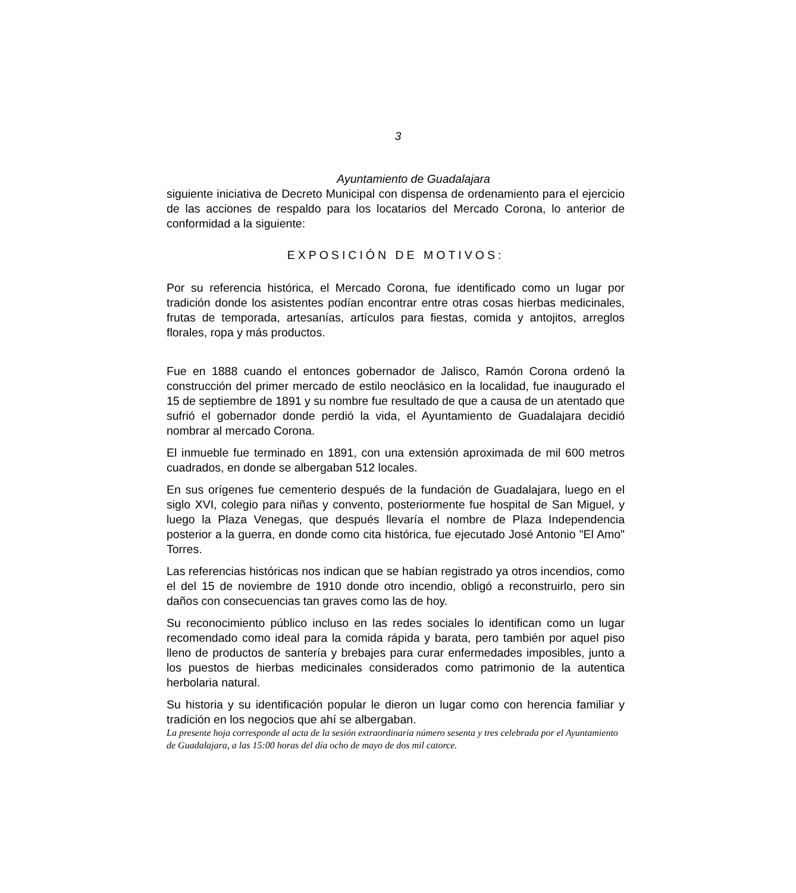3
Ayuntamiento de Guadalajara
siguiente iniciativa de Decreto Municipal con dispensa de ordenamiento para el ejercicio de las acciones de respaldo para los locatarios del Mercado Corona, lo anterior de conformidad a la siguiente:
EXPOSICIÓN DE MOTIVOS:
Por su referencia histórica, el Mercado Corona, fue identificado como un lugar por tradición donde los asistentes podían encontrar entre otras cosas hierbas medicinales, frutas de temporada, artesanías, artículos para fiestas, comida y antojitos, arreglos florales, ropa y más productos.
Fue en 1888 cuando el entonces gobernador de Jalisco, Ramón Corona ordenó la construcción del primer mercado de estilo neoclásico en la localidad, fue inaugurado el 15 de septiembre de 1891 y su nombre fue resultado de que a causa de un atentado que sufrió el gobernador donde perdió la vida, el Ayuntamiento de Guadalajara decidió nombrar al mercado Corona.
El inmueble fue terminado en 1891, con una extensión aproximada de mil 600 metros cuadrados, en donde se albergaban 512 locales.
En sus orígenes fue cementerio después de la fundación de Guadalajara, luego en el siglo XVI, colegio para niñas y convento, posteriormente fue hospital de San Miguel, y luego la Plaza Venegas, que después llevaría el nombre de Plaza Independencia posterior a la guerra, en donde como cita histórica, fue ejecutado José Antonio "El Amo" Torres.
Las referencias históricas nos indican que se habían registrado ya otros incendios, como el del 15 de noviembre de 1910 donde otro incendio, obligó a reconstruirlo, pero sin daños con consecuencias tan graves como las de hoy.
Su reconocimiento público incluso en las redes sociales lo identifican como un lugar recomendado como ideal para la comida rápida y barata, pero también por aquel piso lleno de productos de santería y brebajes para curar enfermedades imposibles, junto a los puestos de hierbas medicinales considerados como patrimonio de la autentica herbolaria natural.
Su historia y su identificación popular le dieron un lugar como con herencia familiar y tradición en los negocios que ahí se albergaban.
La presente hoja corresponde al acta de la sesión extraordinaria número sesenta y tres celebrada por el Ayuntamiento de Guadalajara, a las 15:00 horas del día ocho de mayo de dos mil catorce.